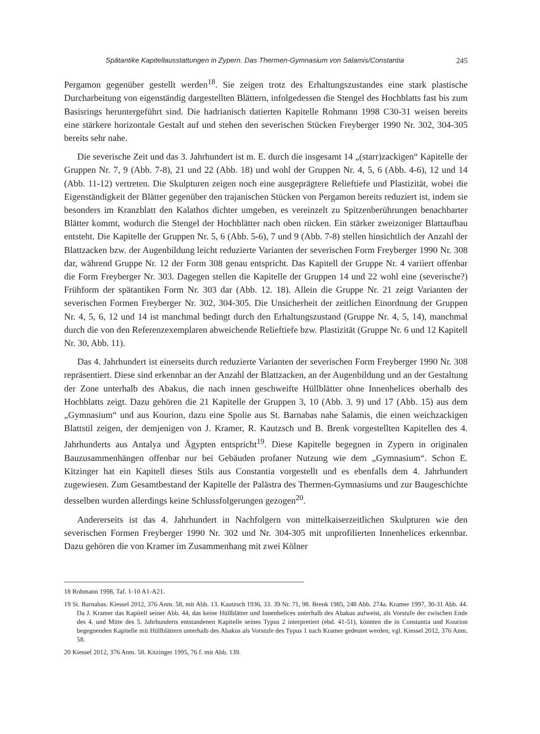Spätantike Kapitellausstattungen in Zypern. Das Thermen-Gymnasium von Salamis/Constantia 245
Pergamon gegenüber gestellt werden<sup>18</sup>. Sie zeigen trotz des Erhaltungszustandes eine stark plastische Durcharbeitung von eigenständig dargestellten Blättern, infolgedessen die Stengel des Hochblatts fast bis zum Basisrings heruntergeführt sind. Die hadrianisch datierten Kapitelle Rohmann 1998 C30-31 weisen bereits eine stärkere horizontale Gestalt auf und stehen den severischen Stücken Freyberger 1990 Nr. 302, 304-305 bereits sehr nahe.
Die severische Zeit und das 3. Jahrhundert ist m. E. durch die insgesamt 14 „(starr)zackigen“ Kapitelle der Gruppen Nr. 7, 9 (Abb. 7-8), 21 und 22 (Abb. 18) und wohl der Gruppen Nr. 4, 5, 6 (Abb. 4-6), 12 und 14 (Abb. 11-12) vertreten. Die Skulpturen zeigen noch eine ausgeprägtere Relieftiefe und Plastizität, wobei die Eigenständigkeit der Blätter gegenüber den trajanischen Stücken von Pergamon bereits reduziert ist, indem sie besonders im Kranzblatt den Kalathos dichter umgeben, es vereinzelt zu Spitzenberührungen benachbarter Blätter kommt, wodurch die Stengel der Hochblätter nach oben rücken. Ein stärker zweizoniger Blattaufbau entsteht. Die Kapitelle der Gruppen Nr. 5, 6 (Abb. 5-6), 7 und 9 (Abb. 7-8) stellen hinsichtlich der Anzahl der Blattzacken bzw. der Augenbildung leicht reduzierte Varianten der severischen Form Freyberger 1990 Nr. 308 dar, während Gruppe Nr. 12 der Form 308 genau entspricht. Das Kapitell der Gruppe Nr. 4 variiert offenbar die Form Freyberger Nr. 303. Dagegen stellen die Kapitelle der Gruppen 14 und 22 wohl eine (severische?) Frühform der spätantiken Form Nr. 303 dar (Abb. 12. 18). Allein die Gruppe Nr. 21 zeigt Varianten der severischen Formen Freyberger Nr. 302, 304-305. Die Unsicherheit der zeitlichen Einordnung der Gruppen Nr. 4, 5, 6, 12 und 14 ist manchmal bedingt durch den Erhaltungszustand (Gruppe Nr. 4, 5, 14), manchmal durch die von den Referenzexemplaren abweichende Relieftiefe bzw. Plastizität (Gruppe Nr. 6 und 12 Kapitell Nr. 30, Abb. 11).
Das 4. Jahrhundert ist einerseits durch reduzierte Varianten der severischen Form Freyberger 1990 Nr. 308 repräsentiert. Diese sind erkennbar an der Anzahl der Blattzacken, an der Augenbildung und an der Gestaltung der Zone unterhalb des Abakus, die nach innen geschweifte Hüllblätter ohne Innenhelices oberhalb des Hochblatts zeigt. Dazu gehören die 21 Kapitelle der Gruppen 3, 10 (Abb. 3. 9) und 17 (Abb. 15) aus dem „Gymnasium“ und aus Kourion, dazu eine Spolie aus St. Barnabas nahe Salamis, die einen weichzackigen Blattstil zeigen, der demjenigen von J. Kramer, R. Kautzsch und B. Brenk vorgestellten Kapitellen des 4. Jahrhunderts aus Antalya und Ägypten entspricht<sup>19</sup>. Diese Kapitelle begegnen in Zypern in originalen Bauzusammenhängen offenbar nur bei Gebäuden profaner Nutzung wie dem „Gymnasium“. Schon E. Kitzinger hat ein Kapitell dieses Stils aus Constantia vorgestellt und es ebenfalls dem 4. Jahrhundert zugewiesen. Zum Gesamtbestand der Kapitelle der Palästra des Thermen-Gymnasiums und zur Baugeschichte desselben wurden allerdings keine Schlussfolgerungen gezogen<sup>20</sup>.
Andererseits ist das 4. Jahrhundert in Nachfolgern von mittelkaiserzeitlichen Skulpturen wie den severischen Formen Freyberger 1990 Nr. 302 und Nr. 304-305 mit unprofilierten Innenhelices erkennbar. Dazu gehören die von Kramer im Zusammenhang mit zwei Kölner
18 Rohmann 1998, Taf. 1-10 A1-A21.
19 St. Barnabas: Kiessel 2012, 376 Anm. 58, mit Abb. 13. Kautzsch 1936, 33. 39 Nr. 71, 98. Brenk 1985, 248 Abb. 274a. Kramer 1997, 30-31 Abb. 44. Da J. Kramer das Kapitell seiner Abb. 44, das keine Hüllblätter und Innenhelices unterhalb des Abakus aufweist, als Vorstufe der zwischen Ende des 4. und Mitte des 5. Jahrhunderts entstandenen Kapitelle seines Typus 2 interpretiert (ebd. 41-51), könnten die in Constantia und Kourion begegnenden Kapitelle mit Hüllblättern unterhalb des Abakus als Vorstufe des Typus 1 nach Kramer gedeutet werden, vgl. Kiessel 2012, 376 Anm. 58.
20 Kiessel 2012, 376 Anm. 58. Kitzinger 1995, 76 f. mit Abb. 139.